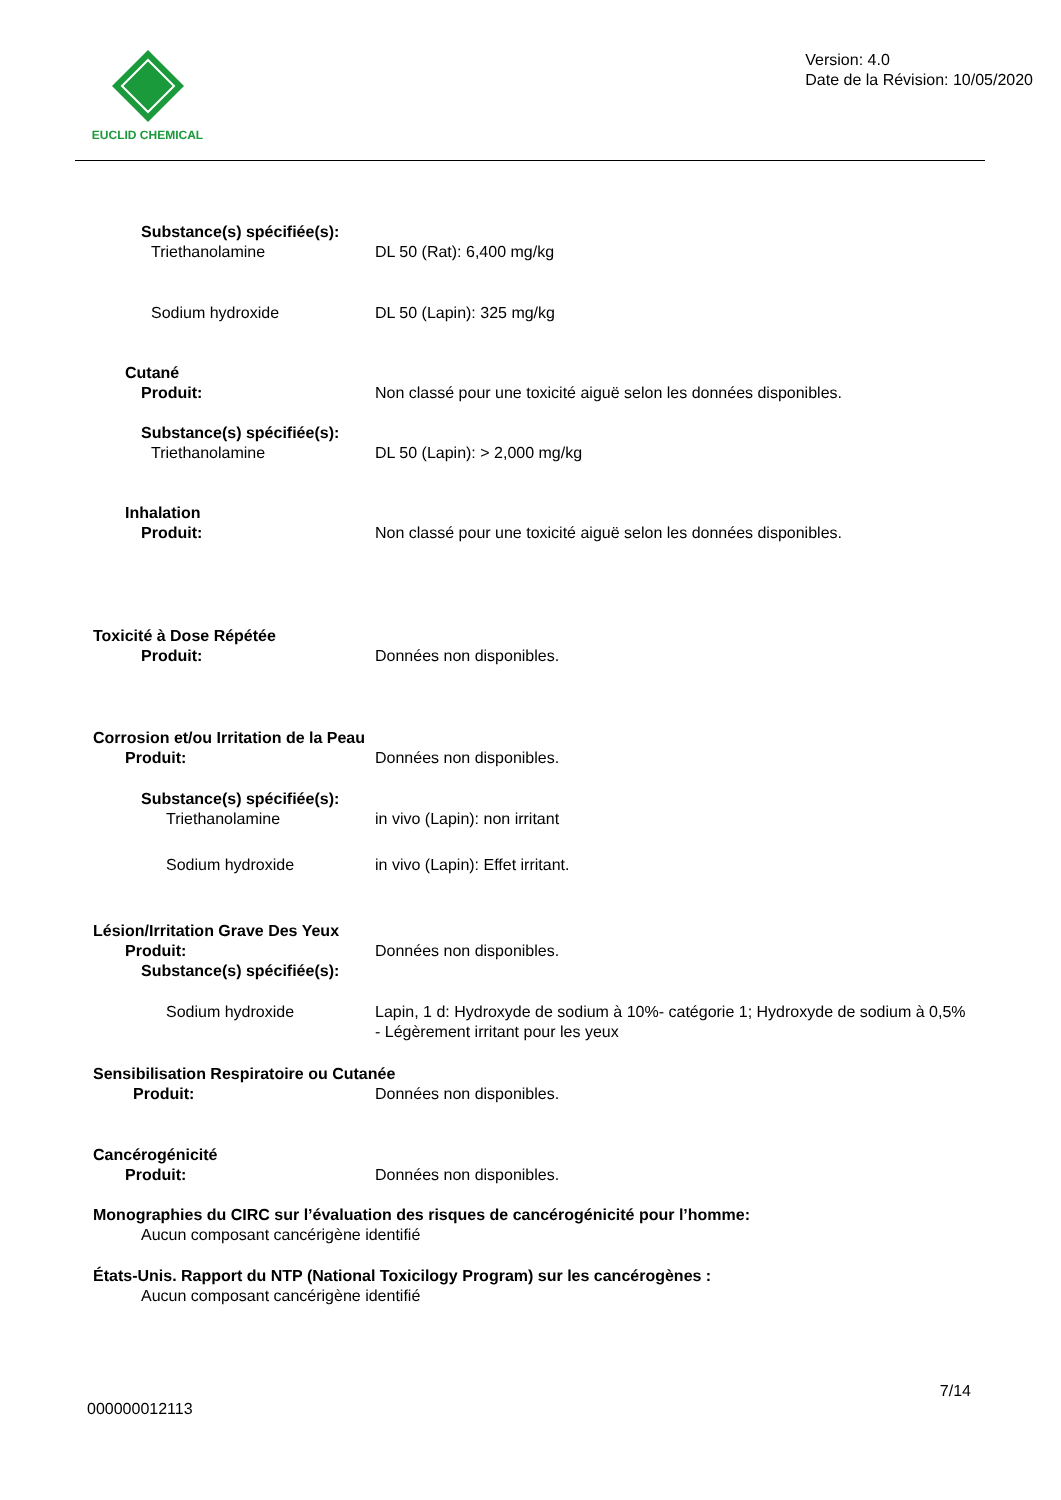EUCLID CHEMICAL
Version: 4.0
Date de la Révision: 10/05/2020
Substance(s) spécifiée(s):
Triethanolamine DL 50 (Rat): 6,400 mg/kg
Sodium hydroxide DL 50 (Lapin): 325 mg/kg
Cutané
Produit: Non classé pour une toxicité aiguë selon les données disponibles.
Substance(s) spécifiée(s):
Triethanolamine DL 50 (Lapin): > 2,000 mg/kg
Inhalation
Produit: Non classé pour une toxicité aiguë selon les données disponibles.
Toxicité à Dose Répétée
Produit: Données non disponibles.
Corrosion et/ou Irritation de la Peau
Produit: Données non disponibles.
Substance(s) spécifiée(s):
Triethanolamine in vivo (Lapin): non irritant
Sodium hydroxide in vivo (Lapin): Effet irritant.
Lésion/Irritation Grave Des Yeux
Produit: Données non disponibles.
Substance(s) spécifiée(s):
Sodium hydroxide Lapin, 1 d: Hydroxyde de sodium à 10%- catégorie 1; Hydroxyde de sodium à 0,5% - Légèrement irritant pour les yeux
Sensibilisation Respiratoire ou Cutanée
Produit: Données non disponibles.
Cancérogénicité
Produit: Données non disponibles.
Monographies du CIRC sur l’évaluation des risques de cancérogénicité pour l’homme:
Aucun composant cancérigène identifié
États-Unis. Rapport du NTP (National Toxicilogy Program) sur les cancérogènes :
Aucun composant cancérigène identifié
7/14
000000012113